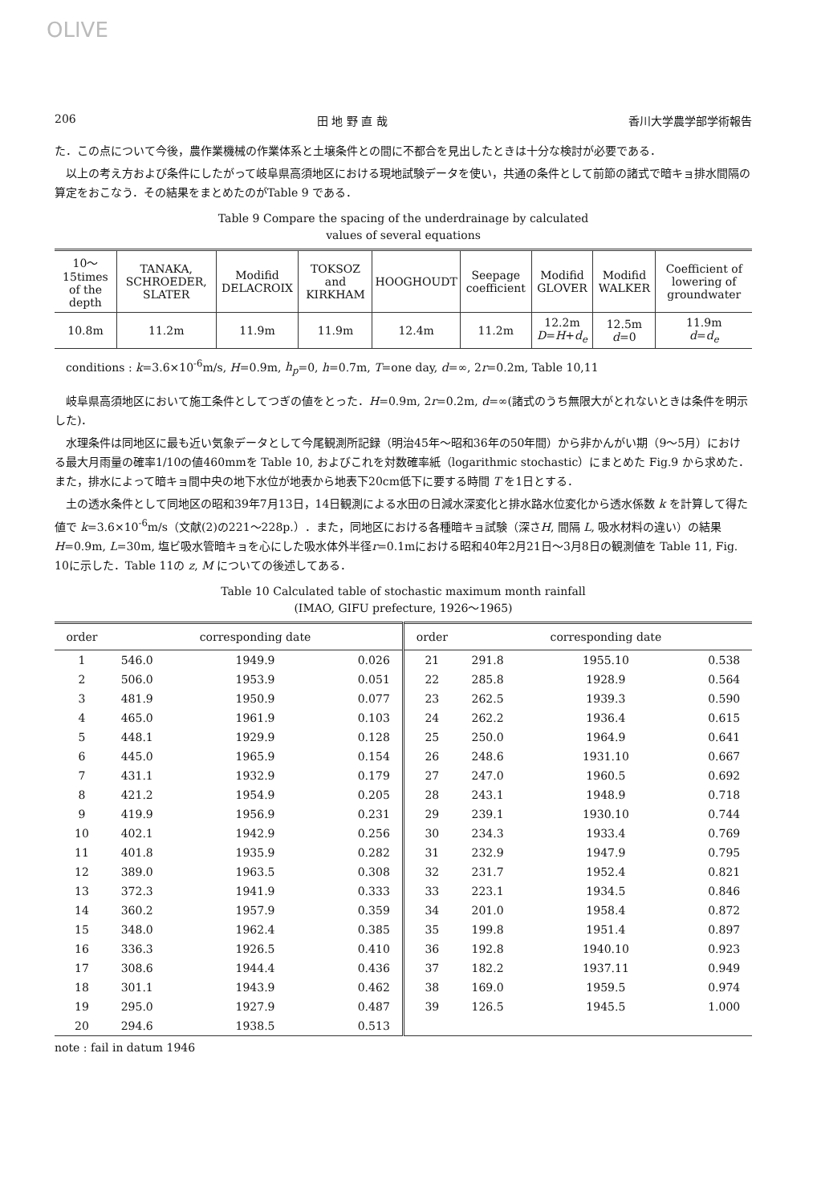OLIVE
206 田 地 野 直 哉 香川大学農学部学術報告
た．この点について今後，農作業機械の作業体系と土壌条件との間に不都合を見出したときは十分な検討が必要である．
以上の考え方および条件にしたがって岐阜県高須地区における現地試験データを使い，共通の条件として前節の諸式で暗キョ排水間隔の算定をおこなう．その結果をまとめたのがTable 9 である．
Table 9 Compare the spacing of the underdrainage by calculated
values of several equations
| 10～15times of the depth | TANAKA, SCHROEDER, SLATER | Modifid DELACROIX | TOKSOZ and KIRKHAM | HOOGHOUDT | Seepage coefficient | Modifid GLOVER | Modifid WALKER | Coefficient of lowering of groundwater |
| --- | --- | --- | --- | --- | --- | --- | --- | --- |
| 10.8m | 11.2m | 11.9m | 11.9m | 12.4m | 11.2m | 12.2m D = H + d<sub>e</sub> | 12.5m d =0 | 11.9m d = d<sub>e</sub> |
conditions : k=3.6×10<sup>-6</sup>m/s, H=0.9m, h<sub>p</sub>=0, h=0.7m, T=one day, d=∞, 2r=0.2m, Table 10,11
岐阜県高須地区において施工条件としてつぎの値をとった．H=0.9m, 2r=0.2m, d=∞(諸式のうち無限大がとれないときは条件を明示した)．
水理条件は同地区に最も近い気象データとして今尾観測所記録（明治45年～昭和36年の50年間）から非かんがい期（9～5月）における最大月雨量の確率1/10の値460mmを Table 10, およびこれを対数確率紙（logarithmic stochastic）にまとめた Fig.9 から求めた．また，排水によって暗キョ間中央の地下水位が地表から地表下20cm低下に要する時間 T を1日とする．
土の透水条件として同地区の昭和39年7月13日，14日観測による水田の日減水深変化と排水路水位変化から透水係数 k を計算して得た値で k=3.6×10<sup>-6</sup>m/s（文献(2)の221～228p.）．また，同地区における各種暗キョ試験（深さH, 間隔 L, 吸水材料の違い）の結果 H=0.9m, L=30m, 塩ビ吸水管暗キョを心にした吸水体外半径r=0.1mにおける昭和40年2月21日～3月8日の観測値を Table 11, Fig. 10に示した．Table 11の z, M についての後述してある．
Table 10 Calculated table of stochastic maximum month rainfall
(IMAO, GIFU prefecture, 1926～1965)
| order | | corresponding date | | order | | corresponding date | |
| --- | --- | --- | --- | --- | --- | --- | --- |
| 1 | 546.0 | 1949.9 | 0.026 | 21 | 291.8 | 1955.10 | 0.538 |
| 2 | 506.0 | 1953.9 | 0.051 | 22 | 285.8 | 1928.9 | 0.564 |
| 3 | 481.9 | 1950.9 | 0.077 | 23 | 262.5 | 1939.3 | 0.590 |
| 4 | 465.0 | 1961.9 | 0.103 | 24 | 262.2 | 1936.4 | 0.615 |
| 5 | 448.1 | 1929.9 | 0.128 | 25 | 250.0 | 1964.9 | 0.641 |
| 6 | 445.0 | 1965.9 | 0.154 | 26 | 248.6 | 1931.10 | 0.667 |
| 7 | 431.1 | 1932.9 | 0.179 | 27 | 247.0 | 1960.5 | 0.692 |
| 8 | 421.2 | 1954.9 | 0.205 | 28 | 243.1 | 1948.9 | 0.718 |
| 9 | 419.9 | 1956.9 | 0.231 | 29 | 239.1 | 1930.10 | 0.744 |
| 10 | 402.1 | 1942.9 | 0.256 | 30 | 234.3 | 1933.4 | 0.769 |
| 11 | 401.8 | 1935.9 | 0.282 | 31 | 232.9 | 1947.9 | 0.795 |
| 12 | 389.0 | 1963.5 | 0.308 | 32 | 231.7 | 1952.4 | 0.821 |
| 13 | 372.3 | 1941.9 | 0.333 | 33 | 223.1 | 1934.5 | 0.846 |
| 14 | 360.2 | 1957.9 | 0.359 | 34 | 201.0 | 1958.4 | 0.872 |
| 15 | 348.0 | 1962.4 | 0.385 | 35 | 199.8 | 1951.4 | 0.897 |
| 16 | 336.3 | 1926.5 | 0.410 | 36 | 192.8 | 1940.10 | 0.923 |
| 17 | 308.6 | 1944.4 | 0.436 | 37 | 182.2 | 1937.11 | 0.949 |
| 18 | 301.1 | 1943.9 | 0.462 | 38 | 169.0 | 1959.5 | 0.974 |
| 19 | 295.0 | 1927.9 | 0.487 | 39 | 126.5 | 1945.5 | 1.000 |
| 20 | 294.6 | 1938.5 | 0.513 | | | | |
note : fail in datum 1946